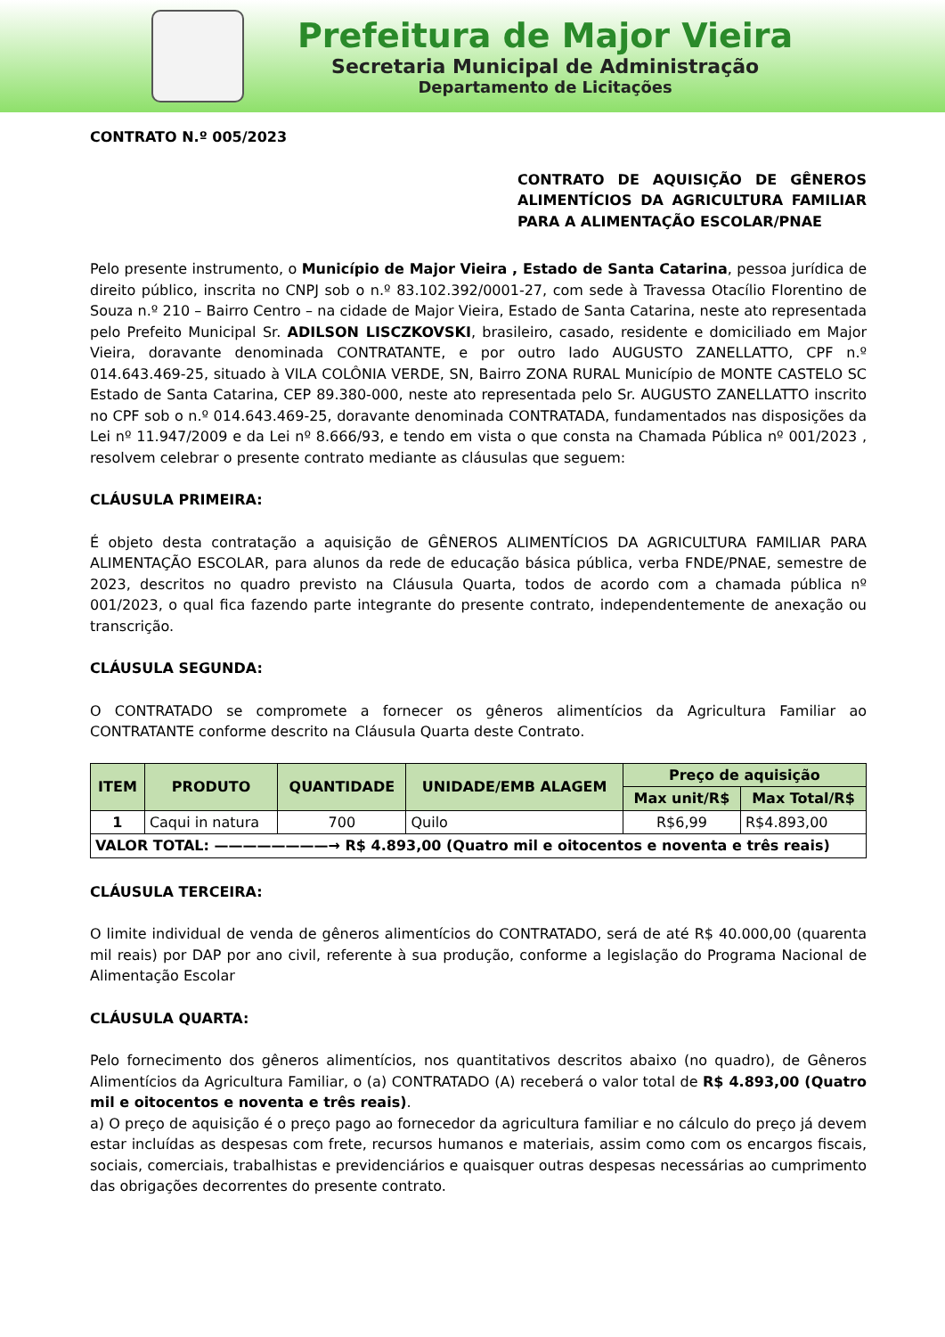Prefeitura de Major Vieira
Secretaria Municipal de Administração
Departamento de Licitações
CONTRATO N.º 005/2023
CONTRATO DE AQUISIÇÃO DE GÊNEROS ALIMENTÍCIOS DA AGRICULTURA FAMILIAR PARA A ALIMENTAÇÃO ESCOLAR/PNAE
Pelo presente instrumento, o Município de Major Vieira , Estado de Santa Catarina, pessoa jurídica de direito público, inscrita no CNPJ sob o n.º 83.102.392/0001-27, com sede à Travessa Otacílio Florentino de Souza n.º 210 – Bairro Centro – na cidade de Major Vieira, Estado de Santa Catarina, neste ato representada pelo Prefeito Municipal Sr. ADILSON LISCZKOVSKI, brasileiro, casado, residente e domiciliado em Major Vieira, doravante denominada CONTRATANTE, e por outro lado AUGUSTO ZANELLATTO, CPF n.º 014.643.469-25, situado à VILA COLÔNIA VERDE, SN, Bairro ZONA RURAL Município de MONTE CASTELO SC Estado de Santa Catarina, CEP 89.380-000, neste ato representada pelo Sr. AUGUSTO ZANELLATTO inscrito no CPF sob o n.º 014.643.469-25, doravante denominada CONTRATADA, fundamentados nas disposições da Lei nº 11.947/2009 e da Lei nº 8.666/93, e tendo em vista o que consta na Chamada Pública nº 001/2023 , resolvem celebrar o presente contrato mediante as cláusulas que seguem:
CLÁUSULA PRIMEIRA:
É objeto desta contratação a aquisição de GÊNEROS ALIMENTÍCIOS DA AGRICULTURA FAMILIAR PARA ALIMENTAÇÃO ESCOLAR, para alunos da rede de educação básica pública, verba FNDE/PNAE, semestre de 2023, descritos no quadro previsto na Cláusula Quarta, todos de acordo com a chamada pública nº 001/2023, o qual fica fazendo parte integrante do presente contrato, independentemente de anexação ou transcrição.
CLÁUSULA SEGUNDA:
O CONTRATADO se compromete a fornecer os gêneros alimentícios da Agricultura Familiar ao CONTRATANTE conforme descrito na Cláusula Quarta deste Contrato.
| ITEM | PRODUTO | QUANTIDADE | UNIDADE/EMB ALAGEM | Preço de aquisição | |
| --- | --- | --- | --- | --- | --- |
| | | | | Max unit/R$ | Max Total/R$ |
| 1 | Caqui in natura | 700 | Quilo | R$6,99 | R$4.893,00 |
| VALOR TOTAL: ————————→ R$ 4.893,00 (Quatro mil e oitocentos e noventa e três reais) | | | | | |
CLÁUSULA TERCEIRA:
O limite individual de venda de gêneros alimentícios do CONTRATADO, será de até R$ 40.000,00 (quarenta mil reais) por DAP por ano civil, referente à sua produção, conforme a legislação do Programa Nacional de Alimentação Escolar
CLÁUSULA QUARTA:
Pelo fornecimento dos gêneros alimentícios, nos quantitativos descritos abaixo (no quadro), de Gêneros Alimentícios da Agricultura Familiar, o (a) CONTRATADO (A) receberá o valor total de R$ 4.893,00 (Quatro mil e oitocentos e noventa e três reais).
a) O preço de aquisição é o preço pago ao fornecedor da agricultura familiar e no cálculo do preço já devem estar incluídas as despesas com frete, recursos humanos e materiais, assim como com os encargos fiscais, sociais, comerciais, trabalhistas e previdenciários e quaisquer outras despesas necessárias ao cumprimento das obrigações decorrentes do presente contrato.